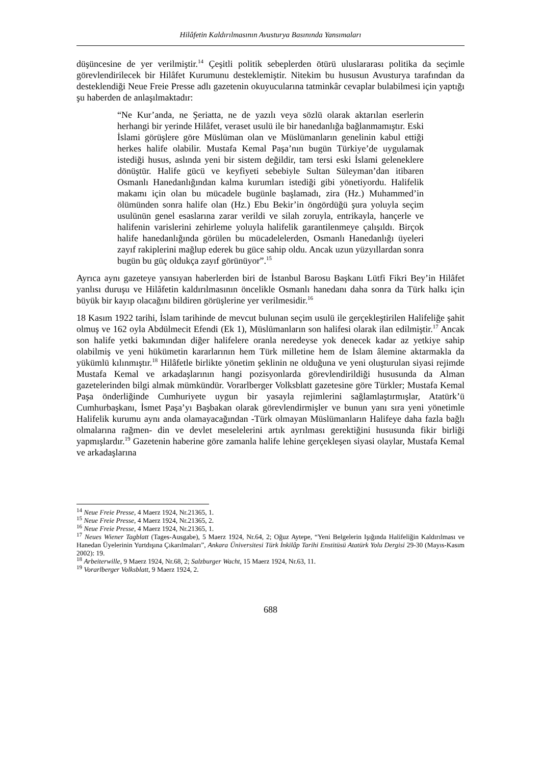Hilâfetin Kaldırılmasının Avusturya Basınında Yansımaları
düşüncesine de yer verilmiştir.<sup>14</sup> Çeşitli politik sebeplerden ötürü uluslararası politika da seçimle görevlendirilecek bir Hilâfet Kurumunu desteklemiştir. Nitekim bu hususun Avusturya tarafından da desteklendiği Neue Freie Presse adlı gazetenin okuyucularına tatminkâr cevaplar bulabilmesi için yaptığı şu haberden de anlaşılmaktadır:
“Ne Kur’anda, ne Şeriatta, ne de yazılı veya sözlü olarak aktarılan eserlerin herhangi bir yerinde Hilâfet, veraset usulü ile bir hanedanlığa bağlanmamıştır. Eski İslami görüşlere göre Müslüman olan ve Müslümanların genelinin kabul ettiği herkes halife olabilir. Mustafa Kemal Paşa’nın bugün Türkiye’de uygulamak istediği husus, aslında yeni bir sistem değildir, tam tersi eski İslami geleneklere dönüştür. Halife gücü ve keyfiyeti sebebiyle Sultan Süleyman’dan itibaren Osmanlı Hanedanlığından kalma kurumları istediği gibi yönetiyordu. Halifelik makamı için olan bu mücadele bugünle başlamadı, zira (Hz.) Muhammed’in ölümünden sonra halife olan (Hz.) Ebu Bekir’in öngördüğü şura yoluyla seçim usulünün genel esaslarına zarar verildi ve silah zoruyla, entrikayla, hançerle ve halifenin varislerini zehirleme yoluyla halifelik garantilenmeye çalışıldı. Birçok halife hanedanlığında görülen bu mücadelelerden, Osmanlı Hanedanlığı üyeleri zayıf rakiplerini mağlup ederek bu güce sahip oldu. Ancak uzun yüzyıllardan sonra bugün bu güç oldukça zayıf görünüyor”.<sup>15</sup>
Ayrıca aynı gazeteye yansıyan haberlerden biri de İstanbul Barosu Başkanı Lütfi Fikri Bey’in Hilâfet yanlısı duruşu ve Hilâfetin kaldırılmasının öncelikle Osmanlı hanedanı daha sonra da Türk halkı için büyük bir kayıp olacağını bildiren görüşlerine yer verilmesidir.<sup>16</sup>
18 Kasım 1922 tarihi, İslam tarihinde de mevcut bulunan seçim usulü ile gerçekleştirilen Halifeliğe şahit olmuş ve 162 oyla Abdülmecit Efendi (Ek 1), Müslümanların son halifesi olarak ilan edilmiştir.<sup>17</sup> Ancak son halife yetki bakımından diğer halifelere oranla neredeyse yok denecek kadar az yetkiye sahip olabilmiş ve yeni hükümetin kararlarının hem Türk milletine hem de İslam âlemine aktarmakla da yükümlü kılınmıştır.<sup>18</sup> Hilâfetle birlikte yönetim şeklinin ne olduğuna ve yeni oluşturulan siyasi rejimde Mustafa Kemal ve arkadaşlarının hangi pozisyonlarda görevlendirildiği hususunda da Alman gazetelerinden bilgi almak mümkündür. Vorarlberger Volksblatt gazetesine göre Türkler; Mustafa Kemal Paşa önderliğinde Cumhuriyete uygun bir yasayla rejimlerini sağlamlaştırmışlar, Atatürk’ü Cumhurbaşkanı, İsmet Paşa’yı Başbakan olarak görevlendirmişler ve bunun yanı sıra yeni yönetimle Halifelik kurumu aynı anda olamayacağından -Türk olmayan Müslümanların Halifeye daha fazla bağlı olmalarına rağmen- din ve devlet meselelerini artık ayrılması gerektiğini hususunda fikir birliği yapmışlardır.<sup>19</sup> Gazetenin haberine göre zamanla halife lehine gerçekleşen siyasi olaylar, Mustafa Kemal ve arkadaşlarına
<sup>14</sup> Neue Freie Presse, 4 Maerz 1924, Nr.21365, 1.
<sup>15</sup> Neue Freie Presse, 4 Maerz 1924, Nr.21365, 2.
<sup>16</sup> Neue Freie Presse, 4 Maerz 1924, Nr.21365, 1.
<sup>17</sup> Neues Wiener Tagblatt (Tages-Ausgabe), 5 Maerz 1924, Nr.64, 2; Oğuz Aytepe, “Yeni Belgelerin Işığında Halifeliğin Kaldırılması ve Hanedan Üyelerinin Yurtdışına Çıkarılmaları”, Ankara Üniversitesi Türk İnkilâp Tarihi Enstitüsü Atatürk Yolu Dergisi 29-30 (Mayıs-Kasım 2002): 19.
<sup>18</sup> Arbeiterwille, 9 Maerz 1924, Nr.68, 2; Salzburger Wacht, 15 Maerz 1924, Nr.63, 11.
<sup>19</sup> Vorarlberger Volksblatt, 9 Maerz 1924, 2.
688